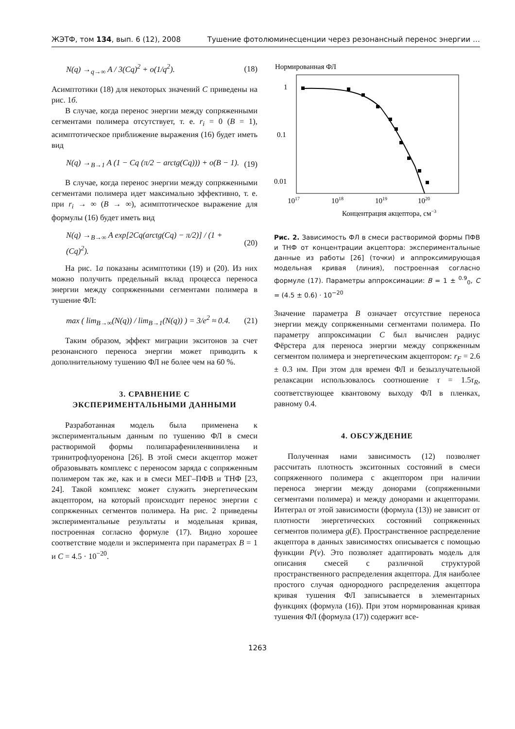ЖЭТФ, том 134, вып. 6 (12), 2008 Тушение фотолюминесценции через резонансный перенос энергии …
N(q) →<sub>q→∞</sub> A / 3(Cq)<sup>2</sup> + o(1/q<sup>2</sup>). (18)
Асимптотики (18) для некоторых значений C приведены на рис. 1б.
В случае, когда перенос энергии между сопряженными сегментами полимера отсутствует, т. е. r<sub>i</sub> = 0 (B = 1), асимптотическое приближение выражения (16) будет иметь вид
N(q) →<sub>B→1</sub> A (1 − Cq (π/2 − arctg(Cq))) + o(B − 1). (19)
В случае, когда перенос энергии между сопряженными сегментами полимера идет максимально эффективно, т. е. при r<sub>i</sub> → ∞ (B → ∞), асимптотическое выражение для формулы (16) будет иметь вид
N(q) →<sub>B→∞</sub> A exp[2Cq(arctg(Cq) − π/2)] / (1 + (Cq)<sup>2</sup>). (20)
На рис. 1а показаны асимптотики (19) и (20). Из них можно получить предельный вклад процесса переноса энергии между сопряженными сегментами полимера в тушение ФЛ:
max ( lim<sub>B→∞</sub>(N(q)) / lim<sub>B→1</sub>(N(q)) ) = 3/e<sup>2</sup> ≈ 0.4. (21)
Таким образом, эффект миграции экситонов за счет резонансного переноса энергии может приводить к дополнительному тушению ФЛ не более чем на 60 %.
3. СРАВНЕНИЕ С
ЭКСПЕРИМЕНТАЛЬНЫМИ ДАННЫМИ
Разработанная модель была применена к экспериментальным данным по тушению ФЛ в смеси растворимой формы полипарафениленвинилена и тринитрофлуоренона [26]. В этой смеси акцептор может образовывать комплекс с переносом заряда с сопряженным полимером так же, как и в смеси МЕГ–ПФВ и ТНФ [23, 24]. Такой комплекс может служить энергетическим акцептором, на который происходит перенос энергии с сопряженных сегментов полимера. На рис. 2 приведены экспериментальные результаты и модельная кривая, построенная согласно формуле (17). Видно хорошее соответствие модели и эксперимента при параметрах B = 1 и C = 4.5 · 10<sup>−20</sup>.
Нормированная ФЛ
1
0.1
0.01
1017
1018
1019
1020
Концентрация акцептора, см−3
Рис. 2. Зависимость ФЛ в смеси растворимой формы ПФВ и ТНФ от концентрации акцептора: экспериментальные данные из работы [26] (точки) и аппроксимирующая модельная кривая (линия), построенная согласно формуле (17). Параметры аппроксимации: B = 1 ± <sup>0.9</sup><sub>0</sub>, C = (4.5 ± 0.6) · 10<sup>−20</sup>
Значение параметра B означает отсутствие переноса энергии между сопряженными сегментами полимера. По параметру аппроксимации C был вычислен радиус Фёрстера для переноса энергии между сопряженным сегментом полимера и энергетическим акцептором: r<sub>F</sub> = 2.6 ± 0.3 нм. При этом для времен ФЛ и безызлучательной релаксации использовалось соотношение τ = 1.5τ<sub>R</sub>, соответствующее квантовому выходу ФЛ в пленках, равному 0.4.
4. ОБСУЖДЕНИЕ
Полученная нами зависимость (12) позволяет рассчитать плотность экситонных состояний в смеси сопряженного полимера с акцептором при наличии переноса энергии между донорами (сопряженными сегментами полимера) и между донорами и акцепторами. Интеграл от этой зависимости (формула (13)) не зависит от плотности энергетических состояний сопряженных сегментов полимера g(E). Пространственное распределение акцептора в данных зависимостях описывается с помощью функции P(ν). Это позволяет адаптировать модель для описания смесей с различной структурой пространственного распределения акцептора. Для наиболее простого случая однородного распределения акцептора кривая тушения ФЛ записывается в элементарных функциях (формула (16)). При этом нормированная кривая тушения ФЛ (формула (17)) содержит все-
1263